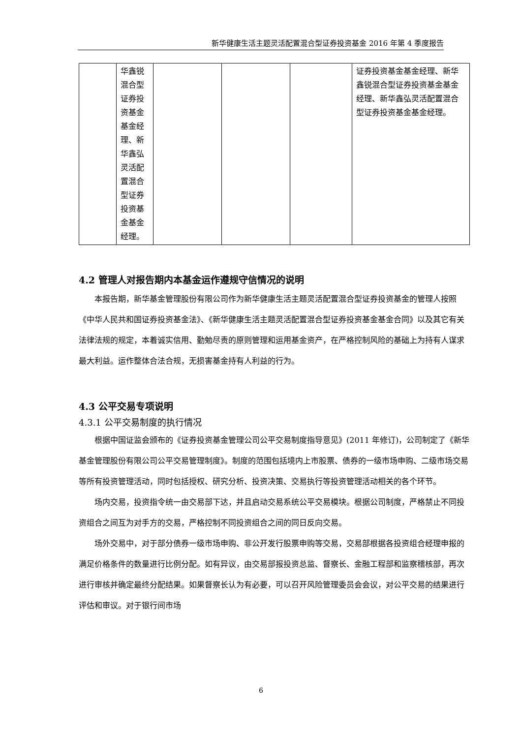新华健康生活主题灵活配置混合型证券投资基金 2016 年第 4 季度报告
| | 华鑫锐混合型证券投资基金基金经理、新华鑫弘灵活配置混合型证券投资基金基金经理。 | | | | 证券投资基金基金经理、新华鑫锐混合型证券投资基金基金经理、新华鑫弘灵活配置混合型证券投资基金基金经理。 |
4.2 管理人对报告期内本基金运作遵规守信情况的说明
本报告期，新华基金管理股份有限公司作为新华健康生活主题灵活配置混合型证券投资基金的管理人按照《中华人民共和国证券投资基金法》、《新华健康生活主题灵活配置混合型证券投资基金基金合同》以及其它有关法律法规的规定，本着诚实信用、勤勉尽责的原则管理和运用基金资产，在严格控制风险的基础上为持有人谋求最大利益。运作整体合法合规，无损害基金持有人利益的行为。
4.3 公平交易专项说明
4.3.1 公平交易制度的执行情况
根据中国证监会颁布的《证券投资基金管理公司公平交易制度指导意见》(2011 年修订)，公司制定了《新华基金管理股份有限公司公平交易管理制度》。制度的范围包括境内上市股票、债券的一级市场申购、二级市场交易等所有投资管理活动，同时包括授权、研究分析、投资决策、交易执行等投资管理活动相关的各个环节。
场内交易，投资指令统一由交易部下达，并且启动交易系统公平交易模块。根据公司制度，严格禁止不同投资组合之间互为对手方的交易，严格控制不同投资组合之间的同日反向交易。
场外交易中，对于部分债券一级市场申购、非公开发行股票申购等交易，交易部根据各投资组合经理申报的满足价格条件的数量进行比例分配。如有异议，由交易部报投资总监、督察长、金融工程部和监察稽核部，再次进行审核并确定最终分配结果。如果督察长认为有必要，可以召开风险管理委员会会议，对公平交易的结果进行评估和审议。对于银行间市场
6